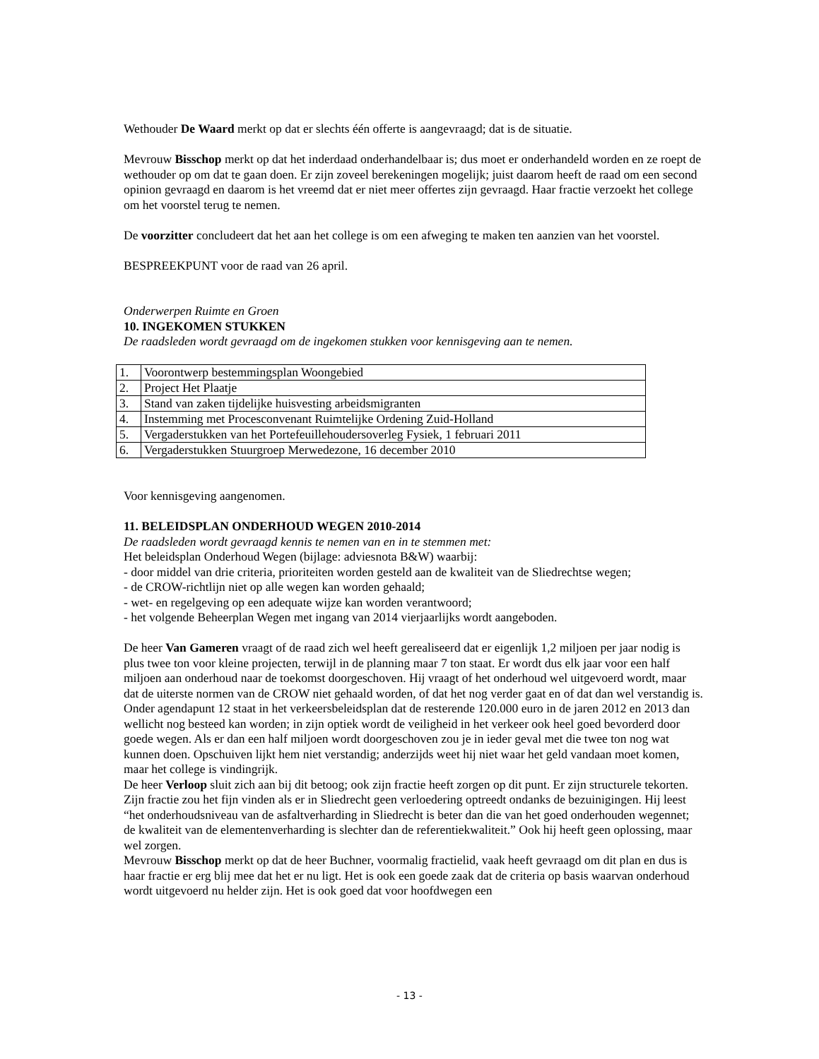Wethouder De Waard merkt op dat er slechts één offerte is aangevraagd; dat is de situatie.
Mevrouw Bisschop merkt op dat het inderdaad onderhandelbaar is; dus moet er onderhandeld worden en ze roept de wethouder op om dat te gaan doen. Er zijn zoveel berekeningen mogelijk; juist daarom heeft de raad om een second opinion gevraagd en daarom is het vreemd dat er niet meer offertes zijn gevraagd. Haar fractie verzoekt het college om het voorstel terug te nemen.
De voorzitter concludeert dat het aan het college is om een afweging te maken ten aanzien van het voorstel.
BESPREEKPUNT voor de raad van 26 april.
Onderwerpen Ruimte en Groen
10. INGEKOMEN STUKKEN
De raadsleden wordt gevraagd om de ingekomen stukken voor kennisgeving aan te nemen.
| 1. | Voorontwerp bestemmingsplan Woongebied |
| 2. | Project Het Plaatje |
| 3. | Stand van zaken tijdelijke huisvesting arbeidsmigranten |
| 4. | Instemming met Procesconvenant Ruimtelijke Ordening Zuid-Holland |
| 5. | Vergaderstukken van het Portefeuillehoudersoverleg Fysiek, 1 februari 2011 |
| 6. | Vergaderstukken Stuurgroep Merwedezone, 16 december 2010 |
Voor kennisgeving aangenomen.
11. BELEIDSPLAN ONDERHOUD WEGEN 2010-2014
De raadsleden wordt gevraagd kennis te nemen van en in te stemmen met:
Het beleidsplan Onderhoud Wegen (bijlage: adviesnota B&W) waarbij:
- door middel van drie criteria, prioriteiten worden gesteld aan de kwaliteit van de Sliedrechtse wegen;
- de CROW-richtlijn niet op alle wegen kan worden gehaald;
- wet- en regelgeving op een adequate wijze kan worden verantwoord;
- het volgende Beheerplan Wegen met ingang van 2014 vierjaarlijks wordt aangeboden.
De heer Van Gameren vraagt of de raad zich wel heeft gerealiseerd dat er eigenlijk 1,2 miljoen per jaar nodig is plus twee ton voor kleine projecten, terwijl in de planning maar 7 ton staat. Er wordt dus elk jaar voor een half miljoen aan onderhoud naar de toekomst doorgeschoven. Hij vraagt of het onderhoud wel uitgevoerd wordt, maar dat de uiterste normen van de CROW niet gehaald worden, of dat het nog verder gaat en of dat dan wel verstandig is. Onder agendapunt 12 staat in het verkeersbeleidsplan dat de resterende 120.000 euro in de jaren 2012 en 2013 dan wellicht nog besteed kan worden; in zijn optiek wordt de veiligheid in het verkeer ook heel goed bevorderd door goede wegen. Als er dan een half miljoen wordt doorgeschoven zou je in ieder geval met die twee ton nog wat kunnen doen. Opschuiven lijkt hem niet verstandig; anderzijds weet hij niet waar het geld vandaan moet komen, maar het college is vindingrijk.
De heer Verloop sluit zich aan bij dit betoog; ook zijn fractie heeft zorgen op dit punt. Er zijn structurele tekorten. Zijn fractie zou het fijn vinden als er in Sliedrecht geen verloedering optreedt ondanks de bezuinigingen. Hij leest “het onderhoudsniveau van de asfaltverharding in Sliedrecht is beter dan die van het goed onderhouden wegennet; de kwaliteit van de elementenverharding is slechter dan de referentiekwaliteit.” Ook hij heeft geen oplossing, maar wel zorgen.
Mevrouw Bisschop merkt op dat de heer Buchner, voormalig fractielid, vaak heeft gevraagd om dit plan en dus is haar fractie er erg blij mee dat het er nu ligt. Het is ook een goede zaak dat de criteria op basis waarvan onderhoud wordt uitgevoerd nu helder zijn. Het is ook goed dat voor hoofdwegen een
- 13 -